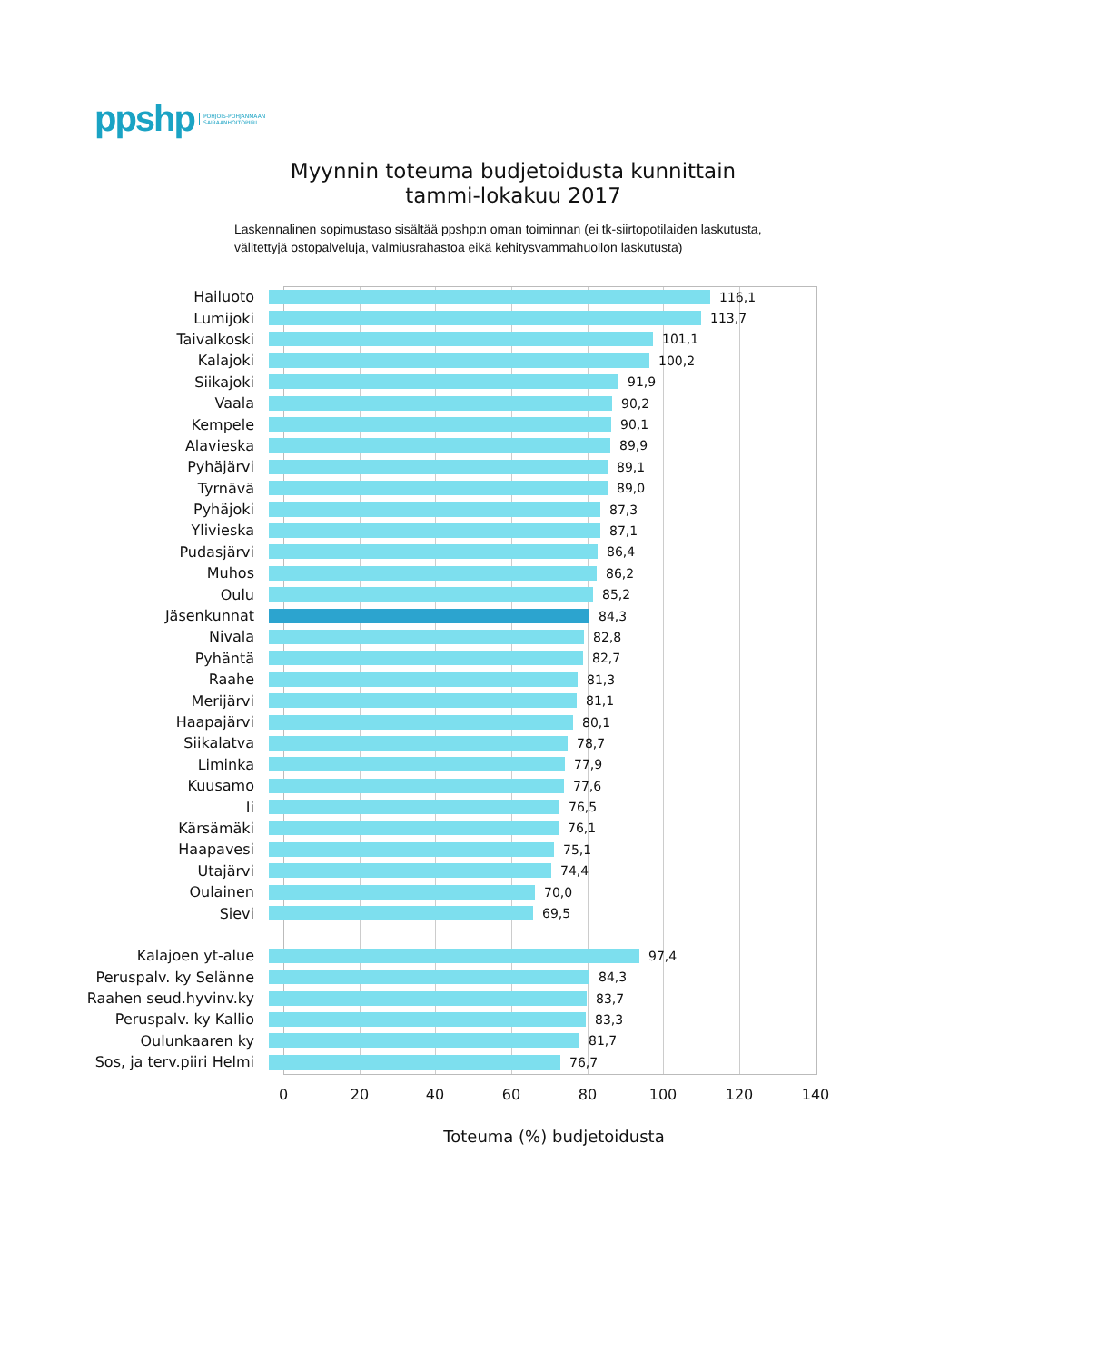ppshp POHJOIS-POHJANMAAN
SAIRAANHOITOPIIRI
Myynnin toteuma budjetoidusta kunnittain
tammi-lokakuu 2017
Laskennalinen sopimustaso sisältää ppshp:n oman toiminnan (ei tk-siirtopotilaiden laskutusta, välitettyjä ostopalveluja, valmiusrahastoa eikä kehitysvammahuollon laskutusta)
Hailuoto 116,1
Lumijoki 113,7
Taivalkoski 101,1
Kalajoki 100,2
Siikajoki 91,9
Vaala 90,2
Kempele 90,1
Alavieska 89,9
Pyhäjärvi 89,1
Tyrnävä 89,0
Pyhäjoki 87,3
Ylivieska 87,1
Pudasjärvi 86,4
Muhos 86,2
Oulu 85,2
Jäsenkunnat 84,3
Nivala 82,8
Pyhäntä 82,7
Raahe 81,3
Merijärvi 81,1
Haapajärvi 80,1
Siikalatva 78,7
Liminka 77,9
Kuusamo 77,6
Ii 76,5
Kärsämäki 76,1
Haapavesi 75,1
Utajärvi 74,4
Oulainen 70,0
Sievi 69,5
Kalajoen yt-alue 97,4
Peruspalv. ky Selänne 84,3
Raahen seud.hyvinv.ky 83,7
Peruspalv. ky Kallio 83,3
Oulunkaaren ky 81,7
Sos, ja terv.piiri Helmi 76,7
0 20 40 60 80 100 120 140
Toteuma (%) budjetoidusta